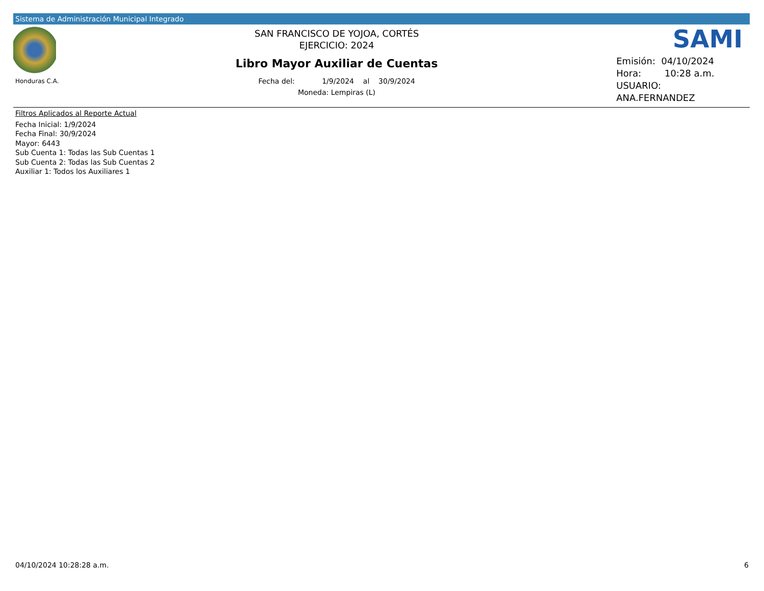Sistema de Administración Municipal Integrado
Honduras C.A.
SAN FRANCISCO DE YOJOA, CORTÉS
EJERCICIO: 2024
Libro Mayor Auxiliar de Cuentas
Fecha del: 1/9/2024 al 30/9/2024
Moneda: Lempiras (L)
SAMI
Emisión: 04/10/2024
Hora: 10:28 a.m.
USUARIO:
ANA.FERNANDEZ
Filtros Aplicados al Reporte Actual
Fecha Inicial: 1/9/2024
Fecha Final: 30/9/2024
Mayor: 6443
Sub Cuenta 1: Todas las Sub Cuentas 1
Sub Cuenta 2: Todas las Sub Cuentas 2
Auxiliar 1: Todos los Auxiliares 1
04/10/2024 10:28:28 a.m. 6